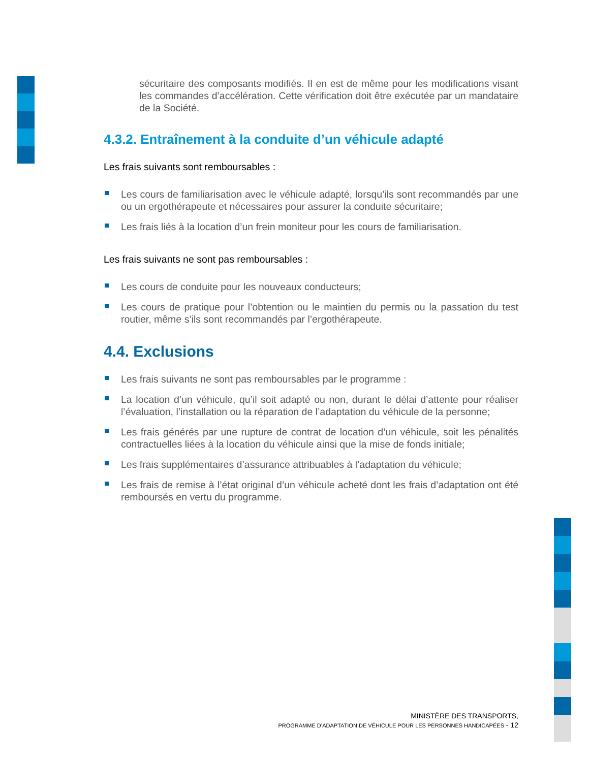sécuritaire des composants modifiés. Il en est de même pour les modifications visant les commandes d’accélération. Cette vérification doit être exécutée par un mandataire de la Société.
4.3.2. Entraînement à la conduite d’un véhicule adapté
Les frais suivants sont remboursables :
Les cours de familiarisation avec le véhicule adapté, lorsqu’ils sont recommandés par une ou un ergothérapeute et nécessaires pour assurer la conduite sécuritaire;
Les frais liés à la location d’un frein moniteur pour les cours de familiarisation.
Les frais suivants ne sont pas remboursables :
Les cours de conduite pour les nouveaux conducteurs;
Les cours de pratique pour l’obtention ou le maintien du permis ou la passation du test routier, même s’ils sont recommandés par l’ergothérapeute.
4.4. Exclusions
Les frais suivants ne sont pas remboursables par le programme :
La location d’un véhicule, qu’il soit adapté ou non, durant le délai d’attente pour réaliser l’évaluation, l’installation ou la réparation de l’adaptation du véhicule de la personne;
Les frais générés par une rupture de contrat de location d’un véhicule, soit les pénalités contractuelles liées à la location du véhicule ainsi que la mise de fonds initiale;
Les frais supplémentaires d’assurance attribuables à l’adaptation du véhicule;
Les frais de remise à l’état original d’un véhicule acheté dont les frais d’adaptation ont été remboursés en vertu du programme.
MINISTÈRE DES TRANSPORTS,
PROGRAMME D’ADAPTATION DE VÉHICULE POUR LES PERSONNES HANDICAPÉES - 12